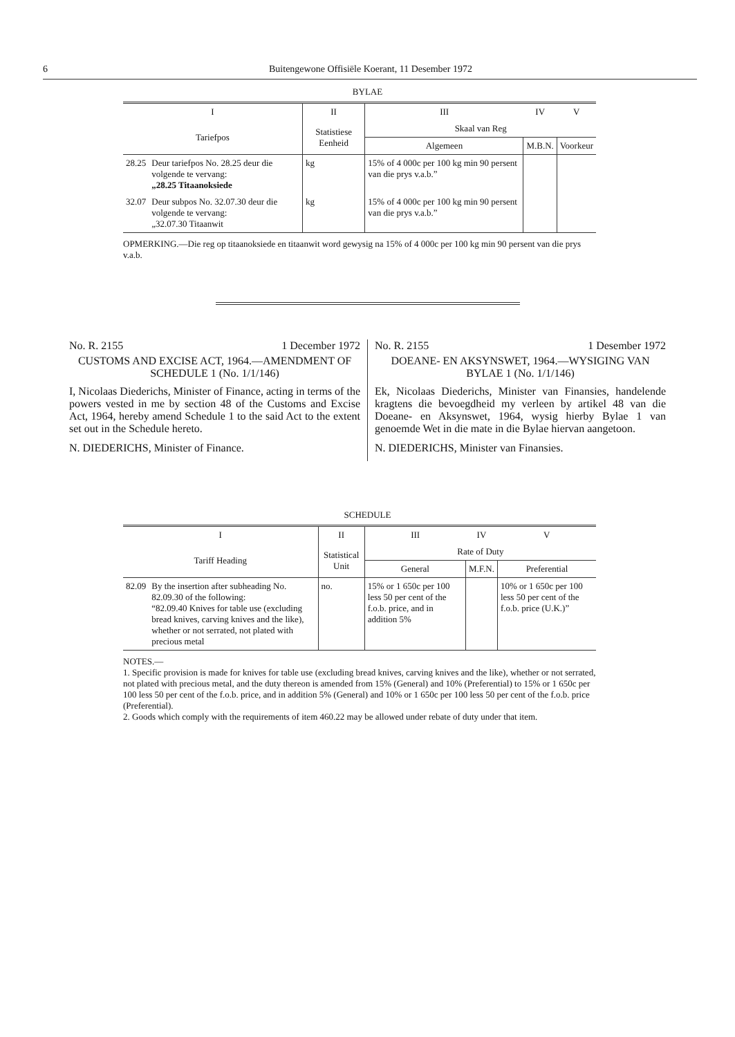6 Buitengewone Offisiële Koerant, 11 Desember 1972
BYLAE
| I | | II | III | IV | V |
| --- | --- | --- | --- | --- | --- |
| Tariefpos | | Statistiese Eenheid | Skaal van Reg | | |
| | | | Algemeen | M.B.N. | Voorkeur |
| 28.25 | Deur tariefpos No. 28.25 deur die volgende te vervang: „28.25 Titaanoksiede | kg | 15% of 4 000c per 100 kg min 90 persent van die prys v.a.b.” | | |
| 32.07 | Deur subpos No. 32.07.30 deur die volgende te vervang: „32.07.30 Titaanwit | kg | 15% of 4 000c per 100 kg min 90 persent van die prys v.a.b.” | | |
OPMERKING.—Die reg op titaanoksiede en titaanwit word gewysig na 15% of 4 000c per 100 kg min 90 persent van die prys v.a.b.
No. R. 2155 1 December 1972
CUSTOMS AND EXCISE ACT, 1964.—AMENDMENT OF SCHEDULE 1 (No. 1/1/146)
I, Nicolaas Diederichs, Minister of Finance, acting in terms of the powers vested in me by section 48 of the Customs and Excise Act, 1964, hereby amend Schedule 1 to the said Act to the extent set out in the Schedule hereto.
N. DIEDERICHS, Minister of Finance.
No. R. 2155 1 Desember 1972
DOEANE- EN AKSYNSWET, 1964.—WYSIGING VAN BYLAE 1 (No. 1/1/146)
Ek, Nicolaas Diederichs, Minister van Finansies, handelende kragtens die bevoegdheid my verleen by artikel 48 van die Doeane- en Aksynswet, 1964, wysig hierby Bylae 1 van genoemde Wet in die mate in die Bylae hiervan aangetoon.
N. DIEDERICHS, Minister van Finansies.
SCHEDULE
| I | | II | III | IV | V |
| --- | --- | --- | --- | --- | --- |
| Tariff Heading | | Statistical Unit | Rate of Duty | | |
| | | | General | M.F.N. | Preferential |
| 82.09 | By the insertion after subheading No. 82.09.30 of the following: “82.09.40 Knives for table use (excluding bread knives, carving knives and the like), whether or not serrated, not plated with precious metal | no. | 15% or 1 650c per 100 less 50 per cent of the f.o.b. price, and in addition 5% | | 10% or 1 650c per 100 less 50 per cent of the f.o.b. price (U.K.)” |
NOTES.—
1. Specific provision is made for knives for table use (excluding bread knives, carving knives and the like), whether or not serrated, not plated with precious metal, and the duty thereon is amended from 15% (General) and 10% (Preferential) to 15% or 1 650c per 100 less 50 per cent of the f.o.b. price, and in addition 5% (General) and 10% or 1 650c per 100 less 50 per cent of the f.o.b. price (Preferential).
2. Goods which comply with the requirements of item 460.22 may be allowed under rebate of duty under that item.